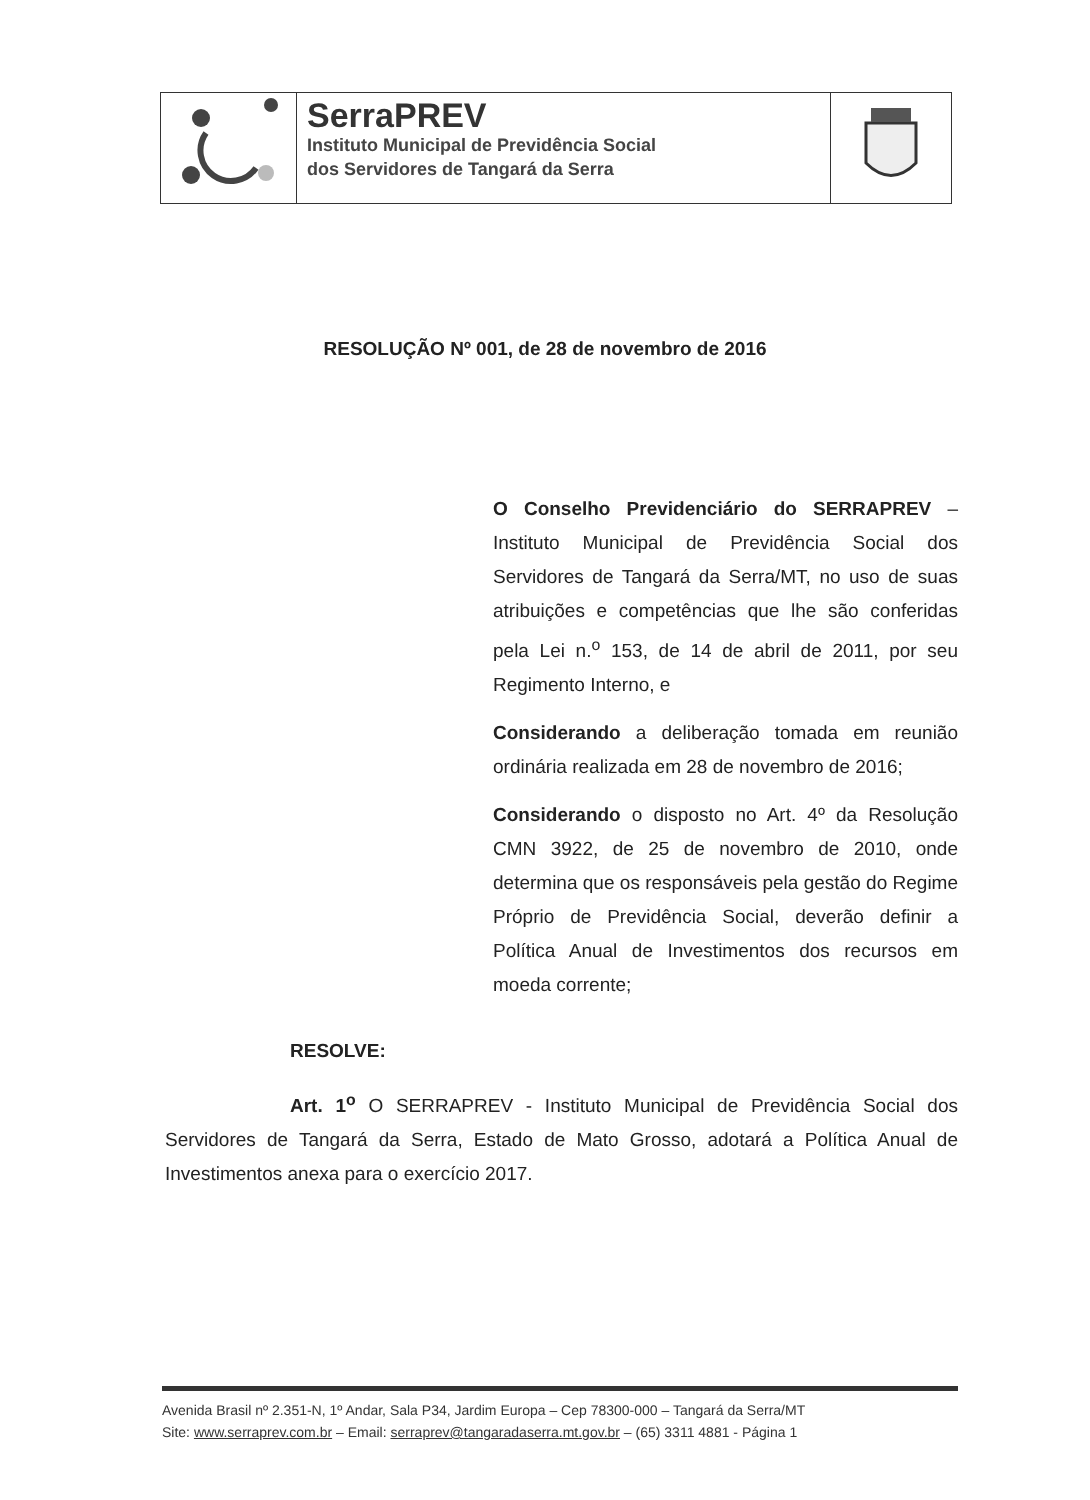SerraPREV
Instituto Municipal de Previdência Social
dos Servidores de Tangará da Serra
RESOLUÇÃO Nº 001, de 28 de novembro de 2016
O Conselho Previdenciário do SERRAPREV – Instituto Municipal de Previdência Social dos Servidores de Tangará da Serra/MT, no uso de suas atribuições e competências que lhe são conferidas pela Lei n.<sup>o</sup> 153, de 14 de abril de 2011, por seu Regimento Interno, e
Considerando a deliberação tomada em reunião ordinária realizada em 28 de novembro de 2016;
Considerando o disposto no Art. 4º da Resolução CMN 3922, de 25 de novembro de 2010, onde determina que os responsáveis pela gestão do Regime Próprio de Previdência Social, deverão definir a Política Anual de Investimentos dos recursos em moeda corrente;
RESOLVE:
Art. 1<sup>o</sup> O SERRAPREV - Instituto Municipal de Previdência Social dos Servidores de Tangará da Serra, Estado de Mato Grosso, adotará a Política Anual de Investimentos anexa para o exercício 2017.
Avenida Brasil nº 2.351-N, 1º Andar, Sala P34, Jardim Europa – Cep 78300-000 – Tangará da Serra/MT
Site: www.serraprev.com.br – Email: serraprev@tangaradaserra.mt.gov.br – (65) 3311 4881 - Página 1